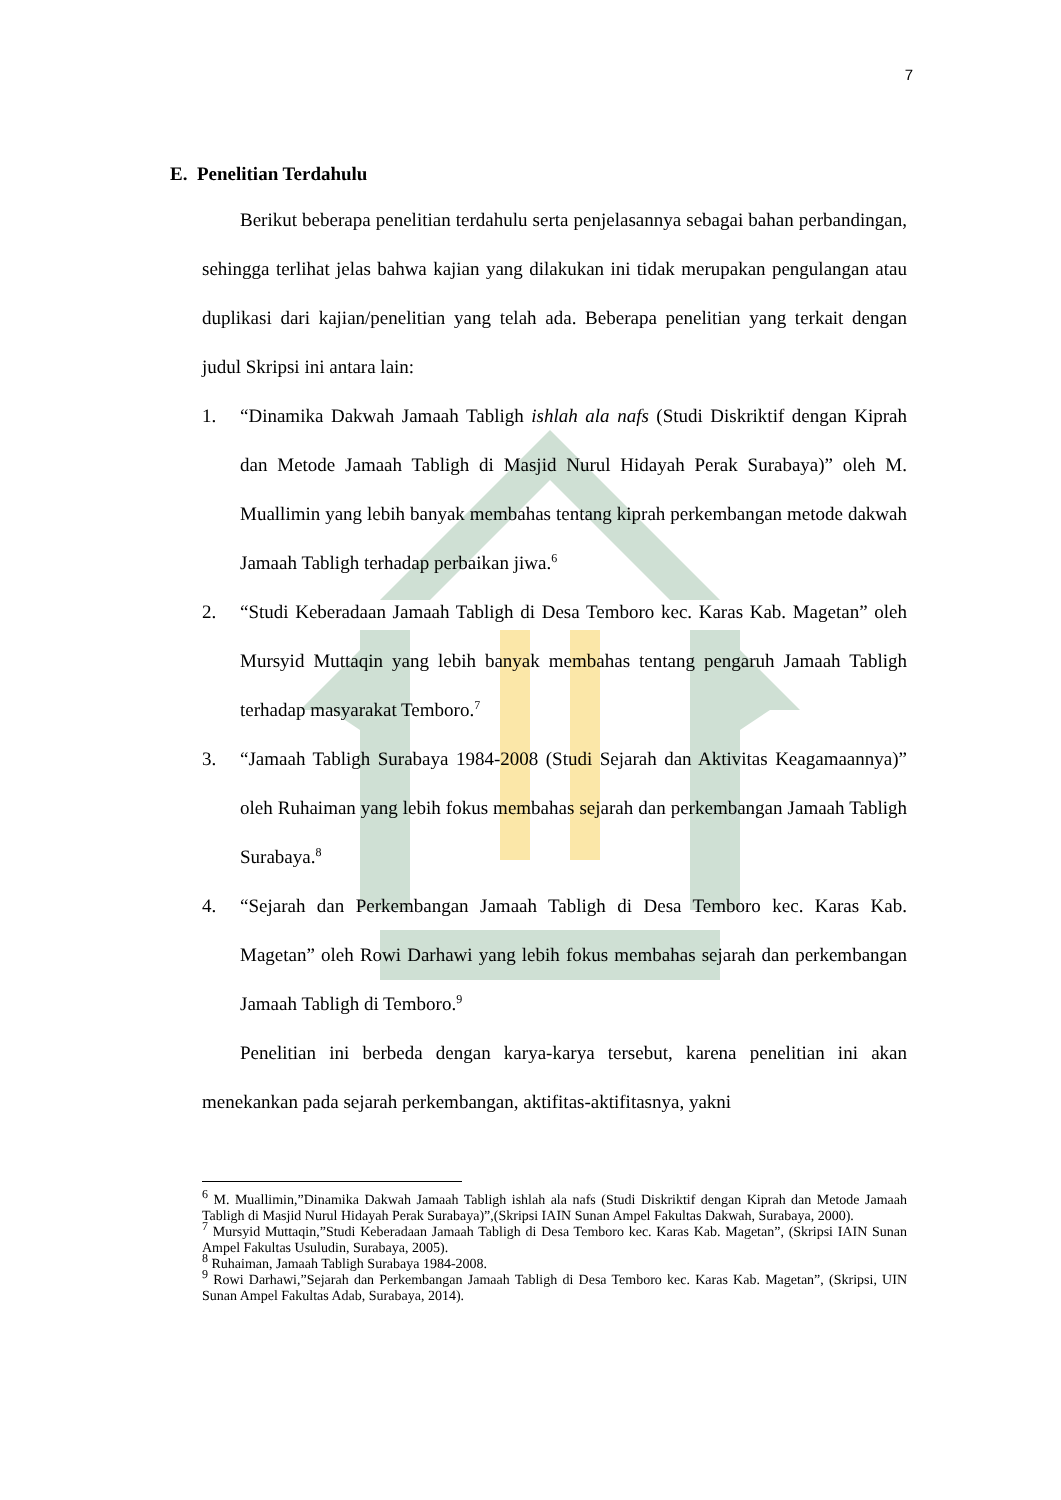7
E. Penelitian Terdahulu
Berikut beberapa penelitian terdahulu serta penjelasannya sebagai bahan perbandingan, sehingga terlihat jelas bahwa kajian yang dilakukan ini tidak merupakan pengulangan atau duplikasi dari kajian/penelitian yang telah ada. Beberapa penelitian yang terkait dengan judul Skripsi ini antara lain:
1. “Dinamika Dakwah Jamaah Tabligh ishlah ala nafs (Studi Diskriktif dengan Kiprah dan Metode Jamaah Tabligh di Masjid Nurul Hidayah Perak Surabaya)” oleh M. Muallimin yang lebih banyak membahas tentang kiprah perkembangan metode dakwah Jamaah Tabligh terhadap perbaikan jiwa.<sup>6</sup>
2. “Studi Keberadaan Jamaah Tabligh di Desa Temboro kec. Karas Kab. Magetan” oleh Mursyid Muttaqin yang lebih banyak membahas tentang pengaruh Jamaah Tabligh terhadap masyarakat Temboro.<sup>7</sup>
3. “Jamaah Tabligh Surabaya 1984-2008 (Studi Sejarah dan Aktivitas Keagamaannya)” oleh Ruhaiman yang lebih fokus membahas sejarah dan perkembangan Jamaah Tabligh Surabaya.<sup>8</sup>
4. “Sejarah dan Perkembangan Jamaah Tabligh di Desa Temboro kec. Karas Kab. Magetan” oleh Rowi Darhawi yang lebih fokus membahas sejarah dan perkembangan Jamaah Tabligh di Temboro.<sup>9</sup>
Penelitian ini berbeda dengan karya-karya tersebut, karena penelitian ini akan menekankan pada sejarah perkembangan, aktifitas-aktifitasnya, yakni
<sup>6</sup> M. Muallimin,”Dinamika Dakwah Jamaah Tabligh ishlah ala nafs (Studi Diskriktif dengan Kiprah dan Metode Jamaah Tabligh di Masjid Nurul Hidayah Perak Surabaya)”,(Skripsi IAIN Sunan Ampel Fakultas Dakwah, Surabaya, 2000).
<sup>7</sup> Mursyid Muttaqin,”Studi Keberadaan Jamaah Tabligh di Desa Temboro kec. Karas Kab. Magetan”, (Skripsi IAIN Sunan Ampel Fakultas Usuludin, Surabaya, 2005).
<sup>8</sup> Ruhaiman, Jamaah Tabligh Surabaya 1984-2008.
<sup>9</sup> Rowi Darhawi,”Sejarah dan Perkembangan Jamaah Tabligh di Desa Temboro kec. Karas Kab. Magetan”, (Skripsi, UIN Sunan Ampel Fakultas Adab, Surabaya, 2014).